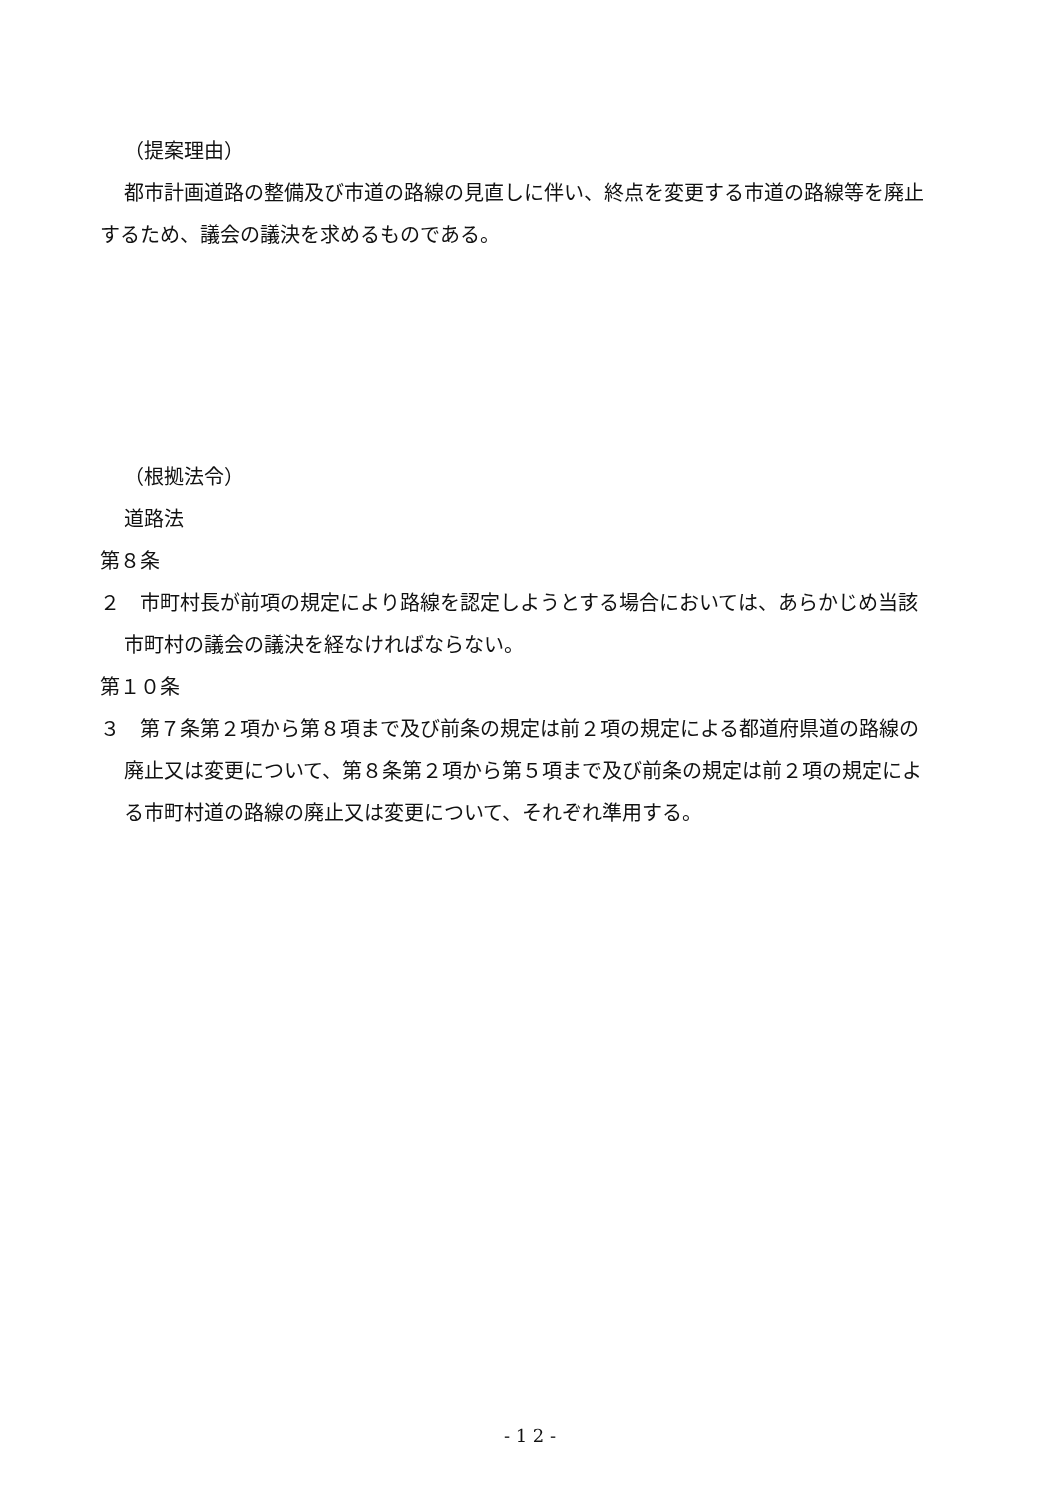（提案理由）
都市計画道路の整備及び市道の路線の見直しに伴い、終点を変更する市道の路線等を廃止するため、議会の議決を求めるものである。
（根拠法令）
道路法
第８条
２　市町村長が前項の規定により路線を認定しようとする場合においては、あらかじめ当該市町村の議会の議決を経なければならない。
第１０条
３　第７条第２項から第８項まで及び前条の規定は前２項の規定による都道府県道の路線の廃止又は変更について、第８条第２項から第５項まで及び前条の規定は前２項の規定による市町村道の路線の廃止又は変更について、それぞれ準用する。
- 1 2 -